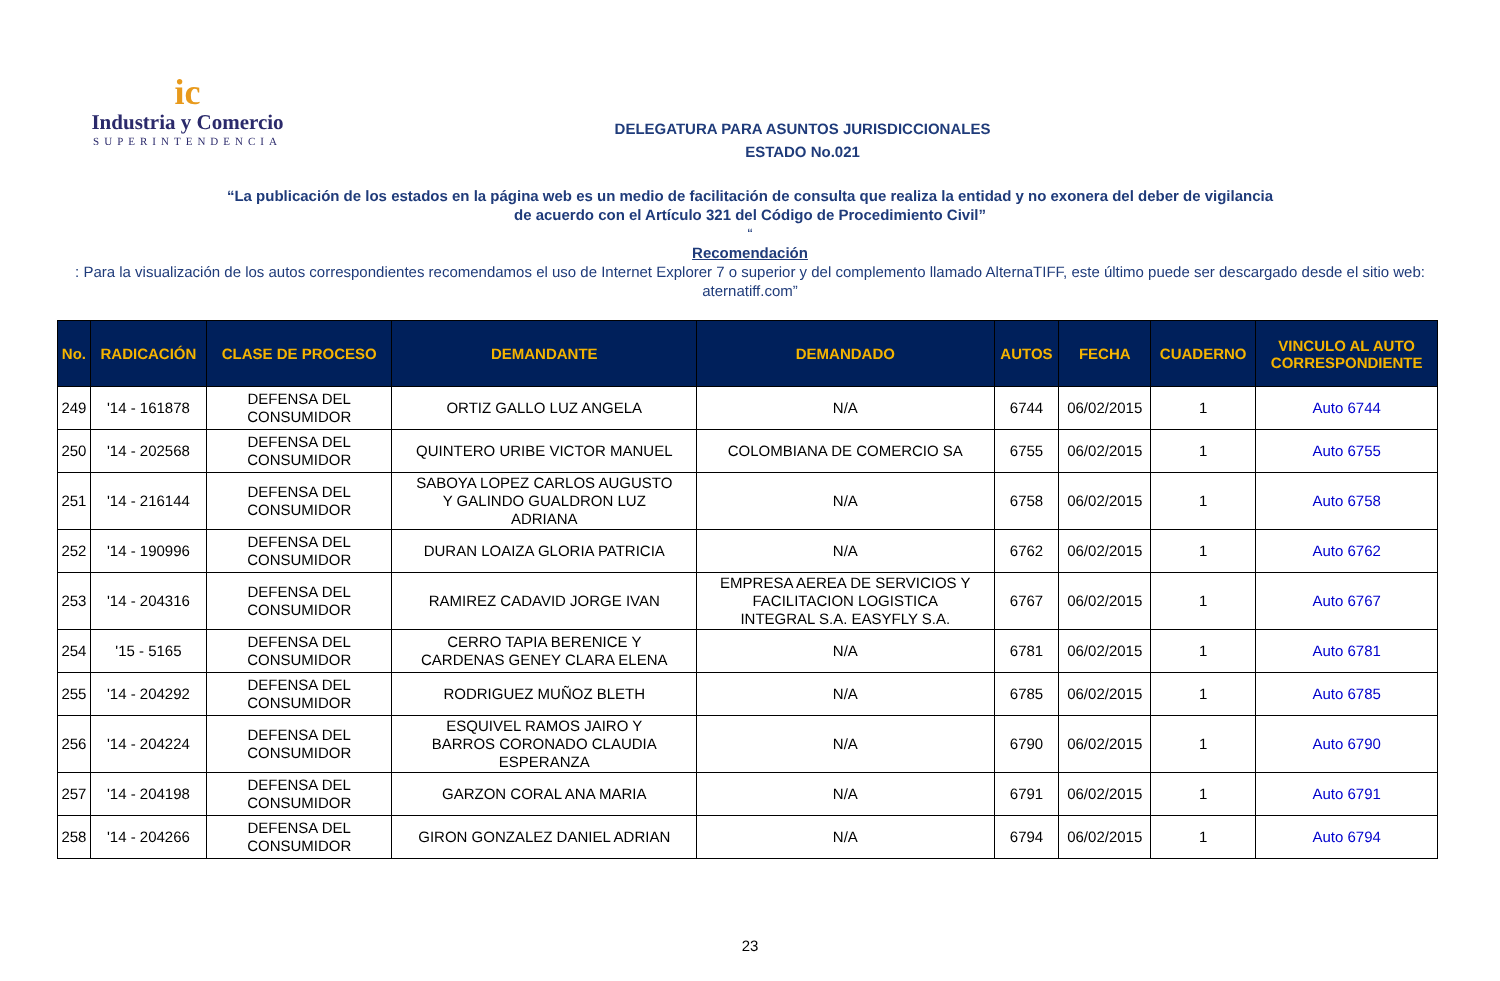ic
Industria y Comercio
SUPERINTENDENCIA
DELEGATURA PARA ASUNTOS JURISDICCIONALES
ESTADO No.021
“La publicación de los estados en la página web es un medio de facilitación de consulta que realiza la entidad y no exonera del deber de vigilancia
de acuerdo con el Artículo 321 del Código de Procedimiento Civil”
“Recomendación: Para la visualización de los autos correspondientes recomendamos el uso de Internet Explorer 7 o superior y del complemento llamado AlternaTIFF, este último puede ser descargado desde el sitio web:
aternatiff.com”
| No. | RADICACIÓN | CLASE DE PROCESO | DEMANDANTE | DEMANDADO | AUTOS | FECHA | CUADERNO | VINCULO AL AUTO CORRESPONDIENTE |
| --- | --- | --- | --- | --- | --- | --- | --- | --- |
| 249 | '14 - 161878 | DEFENSA DEL CONSUMIDOR | ORTIZ GALLO LUZ ANGELA | N/A | 6744 | 06/02/2015 | 1 | Auto 6744 |
| 250 | '14 - 202568 | DEFENSA DEL CONSUMIDOR | QUINTERO URIBE VICTOR MANUEL | COLOMBIANA DE COMERCIO SA | 6755 | 06/02/2015 | 1 | Auto 6755 |
| 251 | '14 - 216144 | DEFENSA DEL CONSUMIDOR | SABOYA LOPEZ CARLOS AUGUSTO Y GALINDO GUALDRON LUZ ADRIANA | N/A | 6758 | 06/02/2015 | 1 | Auto 6758 |
| 252 | '14 - 190996 | DEFENSA DEL CONSUMIDOR | DURAN LOAIZA GLORIA PATRICIA | N/A | 6762 | 06/02/2015 | 1 | Auto 6762 |
| 253 | '14 - 204316 | DEFENSA DEL CONSUMIDOR | RAMIREZ CADAVID JORGE IVAN | EMPRESA AEREA DE SERVICIOS Y FACILITACION LOGISTICA INTEGRAL S.A. EASYFLY S.A. | 6767 | 06/02/2015 | 1 | Auto 6767 |
| 254 | '15 - 5165 | DEFENSA DEL CONSUMIDOR | CERRO TAPIA BERENICE Y CARDENAS GENEY CLARA ELENA | N/A | 6781 | 06/02/2015 | 1 | Auto 6781 |
| 255 | '14 - 204292 | DEFENSA DEL CONSUMIDOR | RODRIGUEZ MUÑOZ BLETH | N/A | 6785 | 06/02/2015 | 1 | Auto 6785 |
| 256 | '14 - 204224 | DEFENSA DEL CONSUMIDOR | ESQUIVEL RAMOS JAIRO Y BARROS CORONADO CLAUDIA ESPERANZA | N/A | 6790 | 06/02/2015 | 1 | Auto 6790 |
| 257 | '14 - 204198 | DEFENSA DEL CONSUMIDOR | GARZON CORAL ANA MARIA | N/A | 6791 | 06/02/2015 | 1 | Auto 6791 |
| 258 | '14 - 204266 | DEFENSA DEL CONSUMIDOR | GIRON GONZALEZ DANIEL ADRIAN | N/A | 6794 | 06/02/2015 | 1 | Auto 6794 |
23